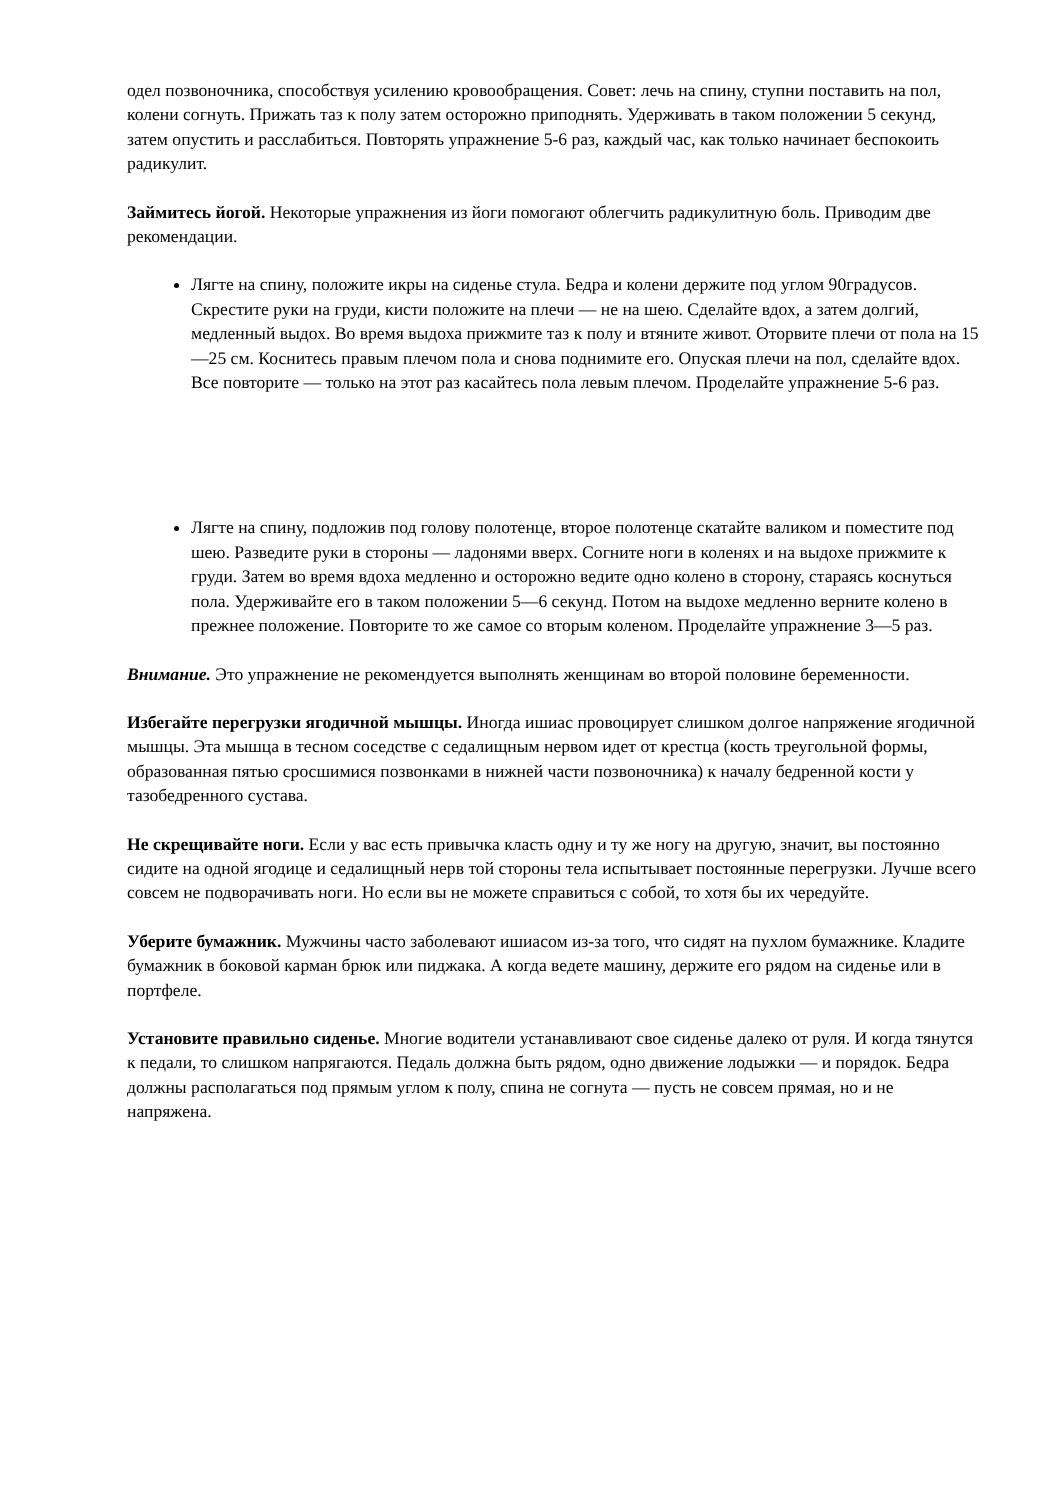одел позвоночника, способствуя усилению кровообращения. Совет: лечь на спину, ступни поставить на пол, колени согнуть. Прижать таз к полу затем осторожно приподнять. Удерживать в таком положении 5 секунд, затем опустить и расслабиться. Повторять упражнение 5-6 раз, каждый час, как только начинает беспокоить радикулит.
Займитесь йогой. Некоторые упражнения из йоги помогают облегчить радикулитную боль. Приводим две рекомендации.
Лягте на спину, положите икры на сиденье стула. Бедра и колени держите под углом 90градусов. Скрестите руки на груди, кисти положите на плечи — не на шею. Сделайте вдох, а затем долгий, медленный выдох. Во время выдоха прижмите таз к полу и втяните живот. Оторвите плечи от пола на 15—25 см. Коснитесь правым плечом пола и снова поднимите его. Опуская плечи на пол, сделайте вдох. Все повторите — только на этот раз касайтесь пола левым плечом. Проделайте упражнение 5-6 раз.
Лягте на спину, подложив под голову полотенце, второе полотенце скатайте валиком и поместите под шею. Разведите руки в стороны — ладонями вверх. Согните ноги в коленях и на выдохе прижмите к груди. Затем во время вдоха медленно и осторожно ведите одно колено в сторону, стараясь коснуться пола. Удерживайте его в таком положении 5—6 секунд. Потом на выдохе медленно верните колено в прежнее положение. Повторите то же самое со вторым коленом. Проделайте упражнение 3—5 раз.
Внимание. Это упражнение не рекомендуется выполнять женщинам во второй половине беременности.
Избегайте перегрузки ягодичной мышцы. Иногда ишиас провоцирует слишком долгое напряжение ягодичной мышцы. Эта мышца в тесном соседстве с седалищным нервом идет от крестца (кость треугольной формы, образованная пятью сросшимися позвонками в нижней части позвоночника) к началу бедренной кости у тазобедренного сустава.
Не скрещивайте ноги. Если у вас есть привычка класть одну и ту же ногу на другую, значит, вы постоянно сидите на одной ягодице и седалищный нерв той стороны тела испытывает постоянные перегрузки. Лучше всего совсем не подворачивать ноги. Но если вы не можете справиться с собой, то хотя бы их чередуйте.
Уберите бумажник. Мужчины часто заболевают ишиасом из-за того, что сидят на пухлом бумажнике. Кладите бумажник в боковой карман брюк или пиджака. А когда ведете машину, держите его рядом на сиденье или в портфеле.
Установите правильно сиденье. Многие водители устанавливают свое сиденье далеко от руля. И когда тянутся к педали, то слишком напрягаются. Педаль должна быть рядом, одно движение лодыжки — и порядок. Бедра должны располагаться под прямым углом к полу, спина не согнута — пусть не совсем прямая, но и не напряжена.